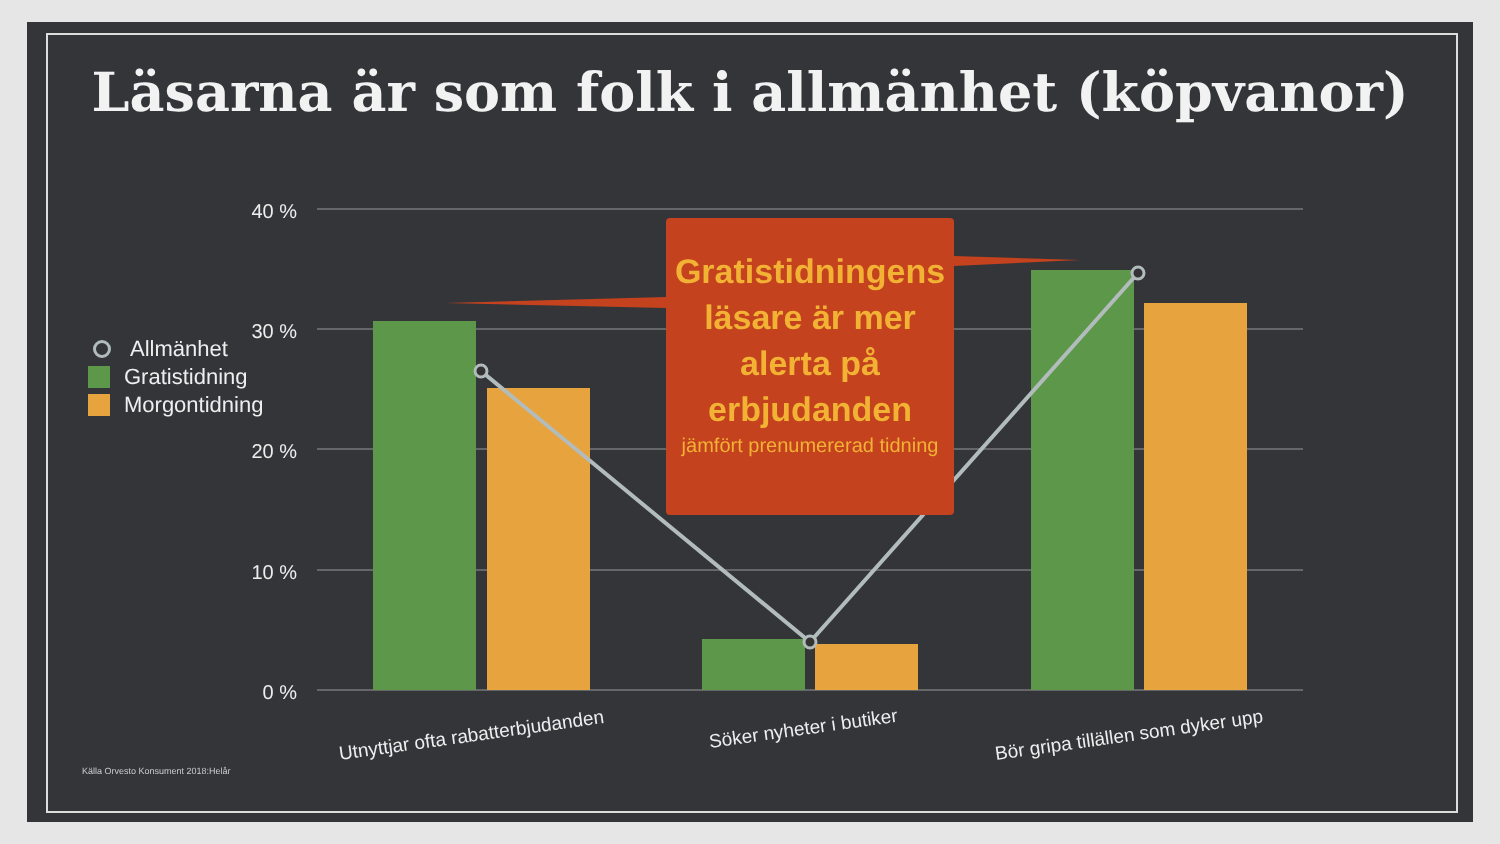Läsarna är som folk i allmänhet (köpvanor)
40 %
30 %
20 %
10 %
0 %
Utnyttjar ofta rabatterbjudanden
Söker nyheter i butiker
Bör gripa tillällen som dyker upp
Allmänhet
Gratistidning
Morgontidning
Gratistidningens läsare är mer alerta på erbjudanden
jämfört prenumererad tidning
Källa Orvesto Konsument 2018:Helår